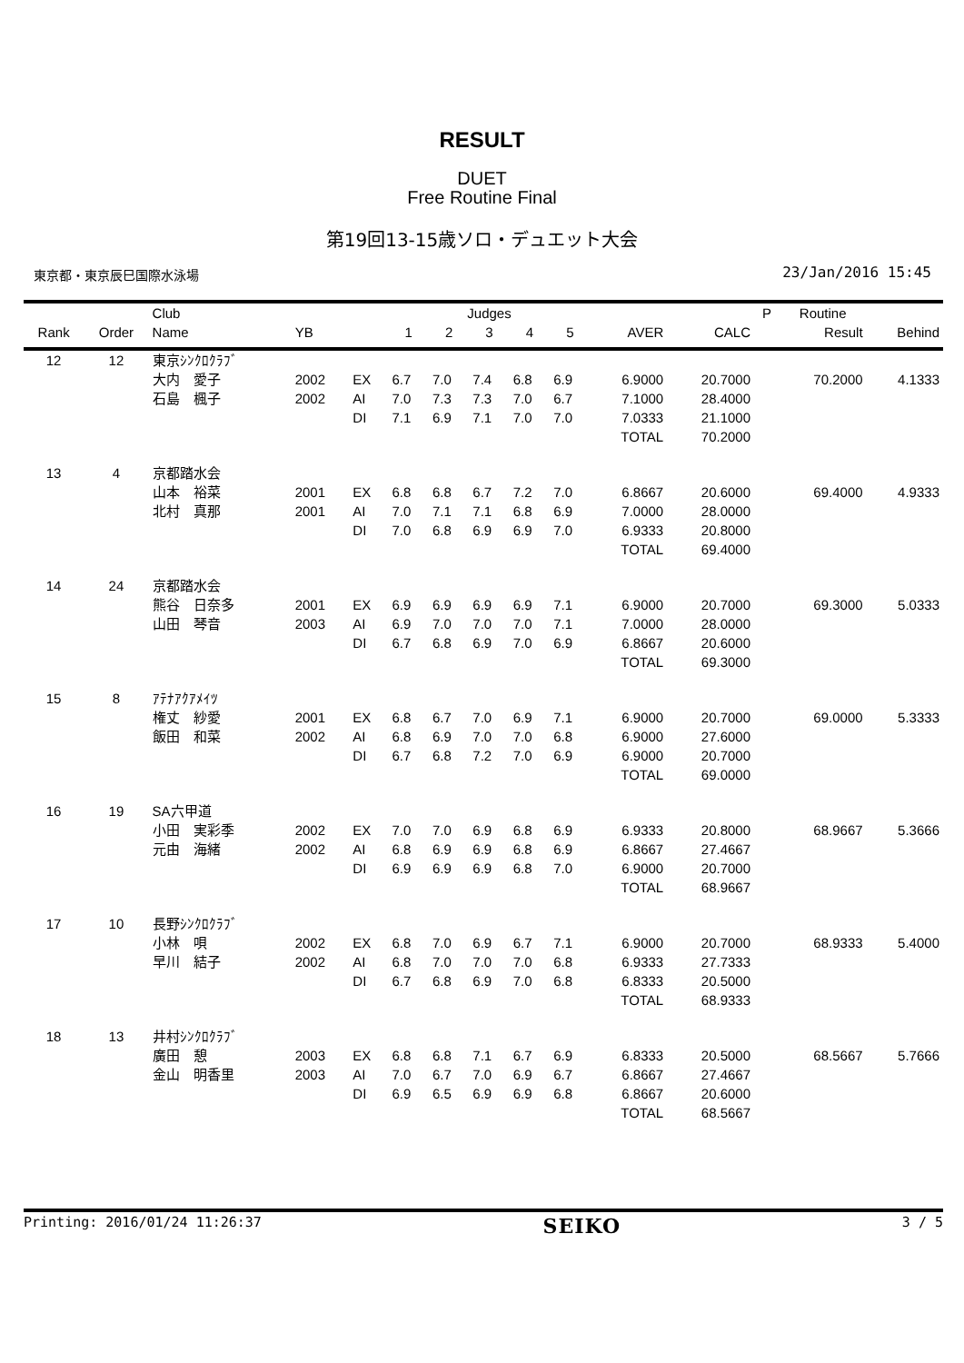RESULT
DUET
Free Routine Final
第19回13-15歳ソロ・デュエット大会
東京都・東京辰巳国際水泳場 23/Jan/2016 15:45
| | | Club | | | Judges | | | | | | | P | Routine | |
| --- | --- | --- | --- | --- | --- | --- | --- | --- | --- | --- | --- | --- | --- | --- |
| Rank | Order | Name | YB | | 1 | 2 | 3 | 4 | 5 | AVER | CALC | | Result | Behind |
| 12 | 12 | 東京ｼﾝｸﾛｸﾗﾌﾞ | | | | | | | | | | | | |
| | | 大内 愛子 | 2002 | EX | 6.7 | 7.0 | 7.4 | 6.8 | 6.9 | 6.9000 | 20.7000 | | 70.2000 | 4.1333 |
| | | 石島 楓子 | 2002 | AI | 7.0 | 7.3 | 7.3 | 7.0 | 6.7 | 7.1000 | 28.4000 | | | |
| | | | | DI | 7.1 | 6.9 | 7.1 | 7.0 | 7.0 | 7.0333 | 21.1000 | | | |
| | | | | | | | | | | TOTAL | 70.2000 | | | |
| 13 | 4 | 京都踏水会 | | | | | | | | | | | | |
| | | 山本 裕菜 | 2001 | EX | 6.8 | 6.8 | 6.7 | 7.2 | 7.0 | 6.8667 | 20.6000 | | 69.4000 | 4.9333 |
| | | 北村 真那 | 2001 | AI | 7.0 | 7.1 | 7.1 | 6.8 | 6.9 | 7.0000 | 28.0000 | | | |
| | | | | DI | 7.0 | 6.8 | 6.9 | 6.9 | 7.0 | 6.9333 | 20.8000 | | | |
| | | | | | | | | | | TOTAL | 69.4000 | | | |
| 14 | 24 | 京都踏水会 | | | | | | | | | | | | |
| | | 熊谷 日奈多 | 2001 | EX | 6.9 | 6.9 | 6.9 | 6.9 | 7.1 | 6.9000 | 20.7000 | | 69.3000 | 5.0333 |
| | | 山田 琴音 | 2003 | AI | 6.9 | 7.0 | 7.0 | 7.0 | 7.1 | 7.0000 | 28.0000 | | | |
| | | | | DI | 6.7 | 6.8 | 6.9 | 7.0 | 6.9 | 6.8667 | 20.6000 | | | |
| | | | | | | | | | | TOTAL | 69.3000 | | | |
| 15 | 8 | ｱﾃﾅｱｸｱﾒｲﾂ | | | | | | | | | | | | |
| | | 権丈 紗愛 | 2001 | EX | 6.8 | 6.7 | 7.0 | 6.9 | 7.1 | 6.9000 | 20.7000 | | 69.0000 | 5.3333 |
| | | 飯田 和菜 | 2002 | AI | 6.8 | 6.9 | 7.0 | 7.0 | 6.8 | 6.9000 | 27.6000 | | | |
| | | | | DI | 6.7 | 6.8 | 7.2 | 7.0 | 6.9 | 6.9000 | 20.7000 | | | |
| | | | | | | | | | | TOTAL | 69.0000 | | | |
| 16 | 19 | SA六甲道 | | | | | | | | | | | | |
| | | 小田 実彩季 | 2002 | EX | 7.0 | 7.0 | 6.9 | 6.8 | 6.9 | 6.9333 | 20.8000 | | 68.9667 | 5.3666 |
| | | 元由 海緒 | 2002 | AI | 6.8 | 6.9 | 6.9 | 6.8 | 6.9 | 6.8667 | 27.4667 | | | |
| | | | | DI | 6.9 | 6.9 | 6.9 | 6.8 | 7.0 | 6.9000 | 20.7000 | | | |
| | | | | | | | | | | TOTAL | 68.9667 | | | |
| 17 | 10 | 長野ｼﾝｸﾛｸﾗﾌﾞ | | | | | | | | | | | | |
| | | 小林 唄 | 2002 | EX | 6.8 | 7.0 | 6.9 | 6.7 | 7.1 | 6.9000 | 20.7000 | | 68.9333 | 5.4000 |
| | | 早川 結子 | 2002 | AI | 6.8 | 7.0 | 7.0 | 7.0 | 6.8 | 6.9333 | 27.7333 | | | |
| | | | | DI | 6.7 | 6.8 | 6.9 | 7.0 | 6.8 | 6.8333 | 20.5000 | | | |
| | | | | | | | | | | TOTAL | 68.9333 | | | |
| 18 | 13 | 井村ｼﾝｸﾛｸﾗﾌﾞ | | | | | | | | | | | | |
| | | 廣田 憩 | 2003 | EX | 6.8 | 6.8 | 7.1 | 6.7 | 6.9 | 6.8333 | 20.5000 | | 68.5667 | 5.7666 |
| | | 金山 明香里 | 2003 | AI | 7.0 | 6.7 | 7.0 | 6.9 | 6.7 | 6.8667 | 27.4667 | | | |
| | | | | DI | 6.9 | 6.5 | 6.9 | 6.9 | 6.8 | 6.8667 | 20.6000 | | | |
| | | | | | | | | | | TOTAL | 68.5667 | | | |
Printing: 2016/01/24 11:26:37 SEIKO 3 / 5